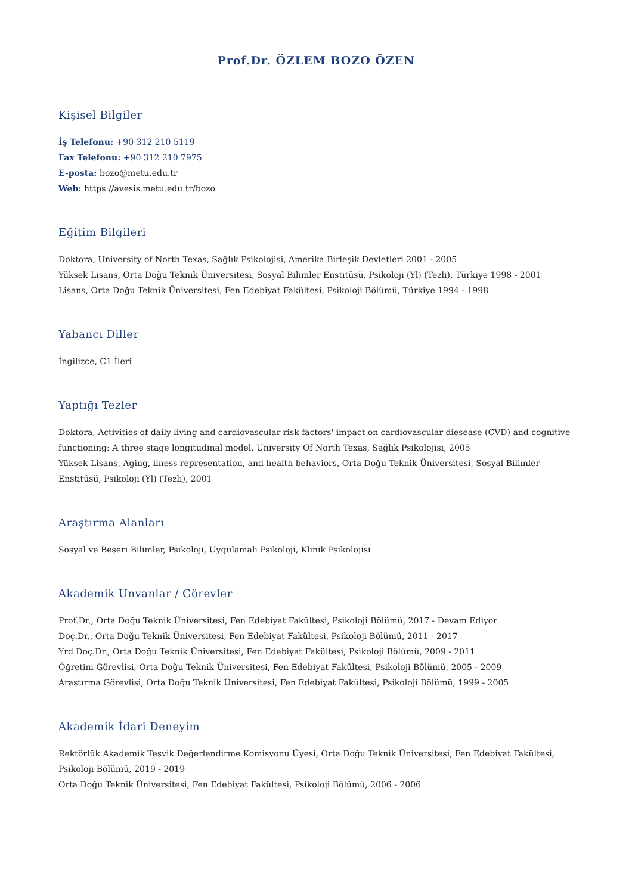Prof.Dr. ÖZLEM BOZO ÖZEN
Kişisel Bilgiler
İş Telefonu: +90 312 210 5119
Fax Telefonu: +90 312 210 7975
E-posta: bozo@metu.edu.tr
Web: https://avesis.metu.edu.tr/bozo
Eğitim Bilgileri
Doktora, University of North Texas, Sağlık Psikolojisi, Amerika Birleşik Devletleri 2001 - 2005
Yüksek Lisans, Orta Doğu Teknik Üniversitesi, Sosyal Bilimler Enstitüsü, Psikoloji (Yl) (Tezli), Türkiye 1998 - 2001
Lisans, Orta Doğu Teknik Üniversitesi, Fen Edebiyat Fakültesi, Psikoloji Bölümü, Türkiye 1994 - 1998
Yabancı Diller
İngilizce, C1 İleri
Yaptığı Tezler
Doktora, Activities of daily living and cardiovascular risk factors' impact on cardiovascular diesease (CVD) and cognitive functioning: A three stage longitudinal model, University Of North Texas, Sağlık Psikolojisi, 2005
Yüksek Lisans, Aging, ilness representation, and health behaviors, Orta Doğu Teknik Üniversitesi, Sosyal Bilimler Enstitüsü, Psikoloji (Yl) (Tezli), 2001
Araştırma Alanları
Sosyal ve Beşeri Bilimler, Psikoloji, Uygulamalı Psikoloji, Klinik Psikolojisi
Akademik Unvanlar / Görevler
Prof.Dr., Orta Doğu Teknik Üniversitesi, Fen Edebiyat Fakültesi, Psikoloji Bölümü, 2017 - Devam Ediyor
Doç.Dr., Orta Doğu Teknik Üniversitesi, Fen Edebiyat Fakültesi, Psikoloji Bölümü, 2011 - 2017
Yrd.Doç.Dr., Orta Doğu Teknik Üniversitesi, Fen Edebiyat Fakültesi, Psikoloji Bölümü, 2009 - 2011
Öğretim Görevlisi, Orta Doğu Teknik Üniversitesi, Fen Edebiyat Fakültesi, Psikoloji Bölümü, 2005 - 2009
Araştırma Görevlisi, Orta Doğu Teknik Üniversitesi, Fen Edebiyat Fakültesi, Psikoloji Bölümü, 1999 - 2005
Akademik İdari Deneyim
Rektörlük Akademik Teşvik Değerlendirme Komisyonu Üyesi, Orta Doğu Teknik Üniversitesi, Fen Edebiyat Fakültesi, Psikoloji Bölümü, 2019 - 2019
Orta Doğu Teknik Üniversitesi, Fen Edebiyat Fakültesi, Psikoloji Bölümü, 2006 - 2006